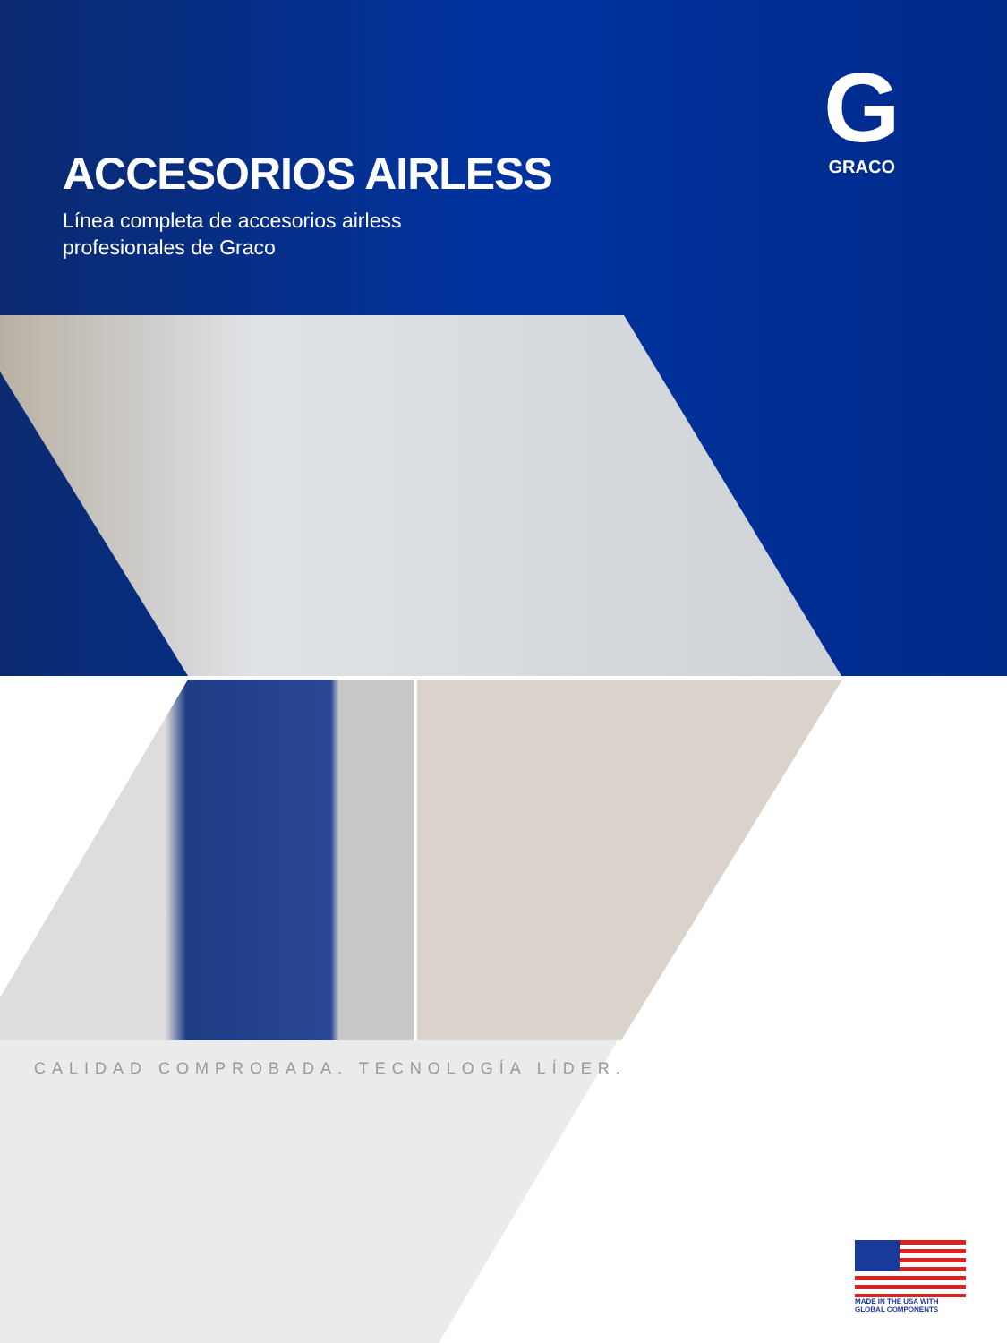ACCESORIOS AIRLESS
Línea completa de accesorios airless
profesionales de Graco
G
GRACO
CALIDAD COMPROBADA. TECNOLOGÍA LÍDER.
MADE IN THE USA WITH
GLOBAL COMPONENTS